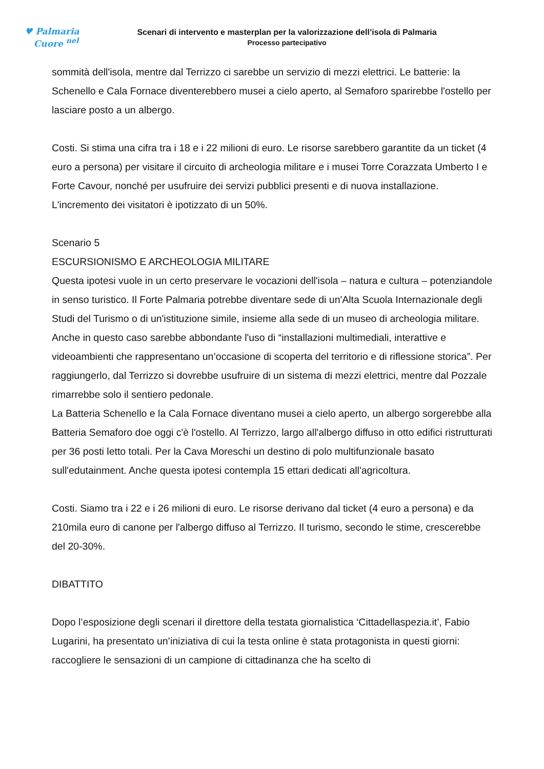♥ Palmaria
Cuore <sup>nel</sup>
Scenari di intervento e masterplan per la valorizzazione dell’isola di Palmaria
Processo partecipativo
sommità dell'isola, mentre dal Terrizzo ci sarebbe un servizio di mezzi elettrici. Le batterie: la Schenello e Cala Fornace diventerebbero musei a cielo aperto, al Semaforo sparirebbe l'ostello per lasciare posto a un albergo.
Costi. Si stima una cifra tra i 18 e i 22 milioni di euro. Le risorse sarebbero garantite da un ticket (4 euro a persona) per visitare il circuito di archeologia militare e i musei Torre Corazzata Umberto I e Forte Cavour, nonché per usufruire dei servizi pubblici presenti e di nuova installazione. L'incremento dei visitatori è ipotizzato di un 50%.
Scenario 5
ESCURSIONISMO E ARCHEOLOGIA MILITARE
Questa ipotesi vuole in un certo preservare le vocazioni dell'isola – natura e cultura – potenziandole in senso turistico. Il Forte Palmaria potrebbe diventare sede di un'Alta Scuola Internazionale degli Studi del Turismo o di un'istituzione simile, insieme alla sede di un museo di archeologia militare. Anche in questo caso sarebbe abbondante l'uso di “installazioni multimediali, interattive e videoambienti che rappresentano un’occasione di scoperta del territorio e di riflessione storica”. Per raggiungerlo, dal Terrizzo si dovrebbe usufruire di un sistema di mezzi elettrici, mentre dal Pozzale rimarrebbe solo il sentiero pedonale.
La Batteria Schenello e la Cala Fornace diventano musei a cielo aperto, un albergo sorgerebbe alla Batteria Semaforo doe oggi c'è l'ostello. Al Terrizzo, largo all'albergo diffuso in otto edifici ristrutturati per 36 posti letto totali. Per la Cava Moreschi un destino di polo multifunzionale basato sull'edutainment. Anche questa ipotesi contempla 15 ettari dedicati all'agricoltura.
Costi. Siamo tra i 22 e i 26 milioni di euro. Le risorse derivano dal ticket (4 euro a persona) e da 210mila euro di canone per l'albergo diffuso al Terrizzo. Il turismo, secondo le stime, crescerebbe del 20-30%.
DIBATTITO
Dopo l’esposizione degli scenari il direttore della testata giornalistica ‘Cittadellaspezia.it’, Fabio Lugarini, ha presentato un’iniziativa di cui la testa online è stata protagonista in questi giorni: raccogliere le sensazioni di un campione di cittadinanza che ha scelto di